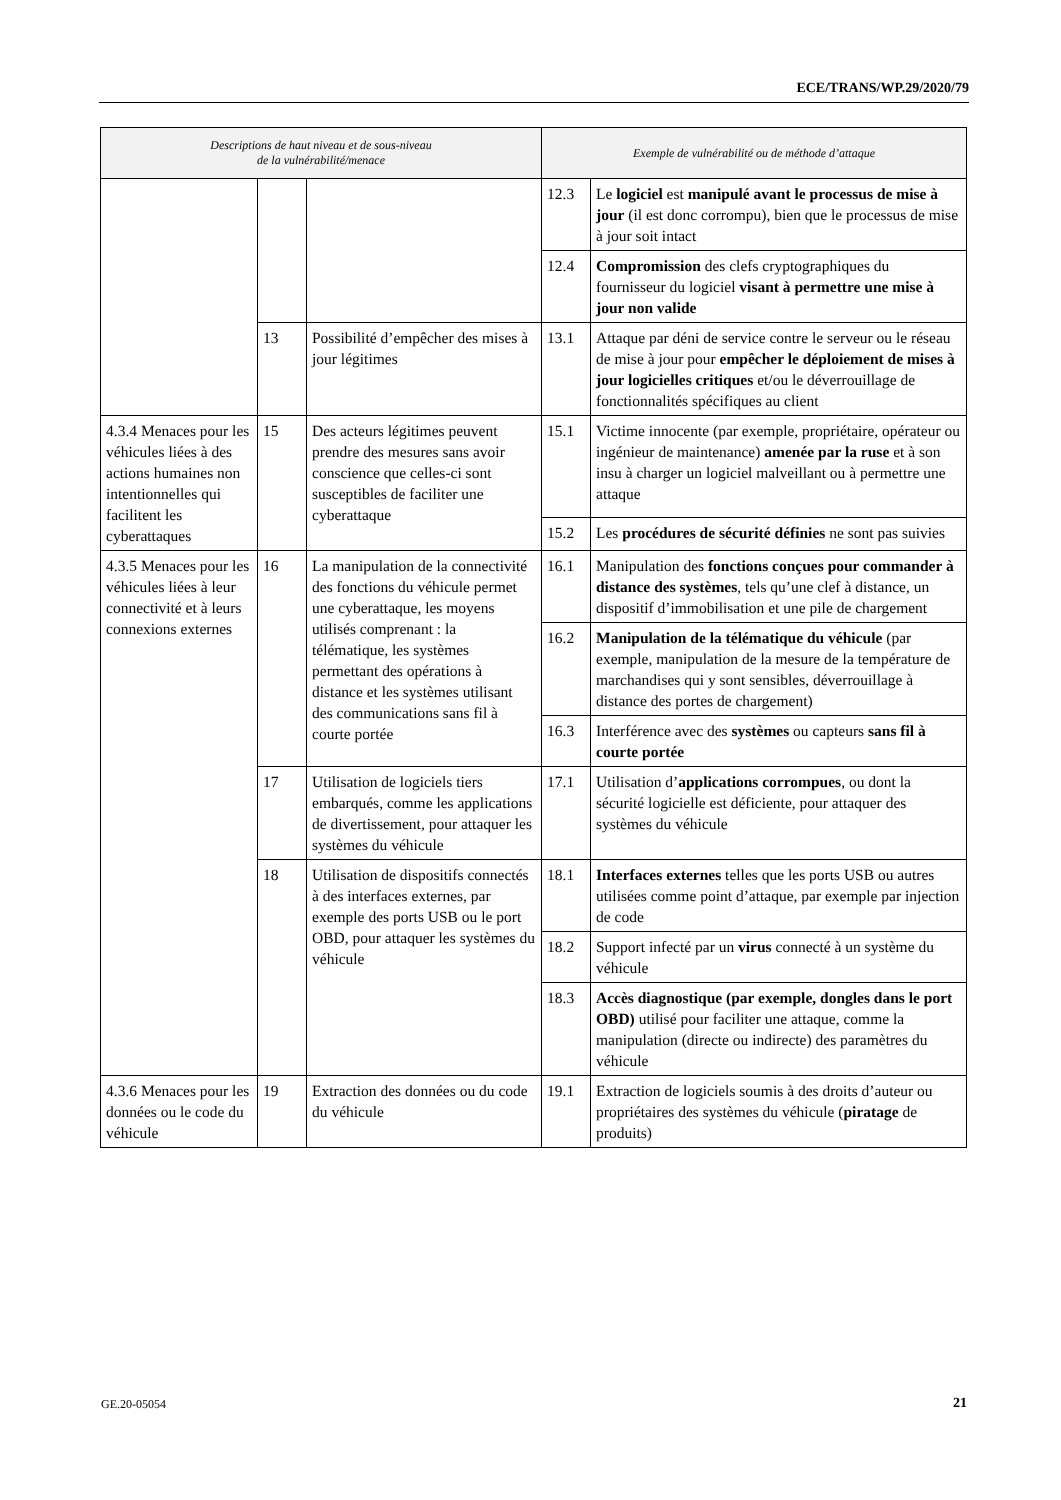ECE/TRANS/WP.29/2020/79
| Descriptions de haut niveau et de sous-niveau de la vulnérabilité/menace | | | Exemple de vulnérabilité ou de méthode d’attaque | |
| --- | --- | --- | --- | --- |
| | | | 12.3 | Le logiciel est manipulé avant le processus de mise à jour (il est donc corrompu), bien que le processus de mise à jour soit intact |
| | | | 12.4 | Compromission des clefs cryptographiques du fournisseur du logiciel visant à permettre une mise à jour non valide |
| | 13 | Possibilité d’empêcher des mises à jour légitimes | 13.1 | Attaque par déni de service contre le serveur ou le réseau de mise à jour pour empêcher le déploiement de mises à jour logicielles critiques et/ou le déverrouillage de fonctionnalités spécifiques au client |
| 4.3.4 Menaces pour les véhicules liées à des actions humaines non intentionnelles qui facilitent les cyberattaques | 15 | Des acteurs légitimes peuvent prendre des mesures sans avoir conscience que celles-ci sont susceptibles de faciliter une cyberattaque | 15.1 | Victime innocente (par exemple, propriétaire, opérateur ou ingénieur de maintenance) amenée par la ruse et à son insu à charger un logiciel malveillant ou à permettre une attaque |
| | | | 15.2 | Les procédures de sécurité définies ne sont pas suivies |
| 4.3.5 Menaces pour les véhicules liées à leur connectivité et à leurs connexions externes | 16 | La manipulation de la connectivité des fonctions du véhicule permet une cyberattaque, les moyens utilisés comprenant : la télématique, les systèmes permettant des opérations à distance et les systèmes utilisant des communications sans fil à courte portée | 16.1 | Manipulation des fonctions conçues pour commander à distance des systèmes , tels qu’une clef à distance, un dispositif d’immobilisation et une pile de chargement |
| | | | 16.2 | Manipulation de la télématique du véhicule (par exemple, manipulation de la mesure de la température de marchandises qui y sont sensibles, déverrouillage à distance des portes de chargement) |
| | | | 16.3 | Interférence avec des systèmes ou capteurs sans fil à courte portée |
| | 17 | Utilisation de logiciels tiers embarqués, comme les applications de divertissement, pour attaquer les systèmes du véhicule | 17.1 | Utilisation d’ applications corrompues , ou dont la sécurité logicielle est déficiente, pour attaquer des systèmes du véhicule |
| | 18 | Utilisation de dispositifs connectés à des interfaces externes, par exemple des ports USB ou le port OBD, pour attaquer les systèmes du véhicule | 18.1 | Interfaces externes telles que les ports USB ou autres utilisées comme point d’attaque, par exemple par injection de code |
| | | | 18.2 | Support infecté par un virus connecté à un système du véhicule |
| | | | 18.3 | Accès diagnostique (par exemple, dongles dans le port OBD) utilisé pour faciliter une attaque, comme la manipulation (directe ou indirecte) des paramètres du véhicule |
| 4.3.6 Menaces pour les données ou le code du véhicule | 19 | Extraction des données ou du code du véhicule | 19.1 | Extraction de logiciels soumis à des droits d’auteur ou propriétaires des systèmes du véhicule ( piratage de produits) |
GE.20-05054 21